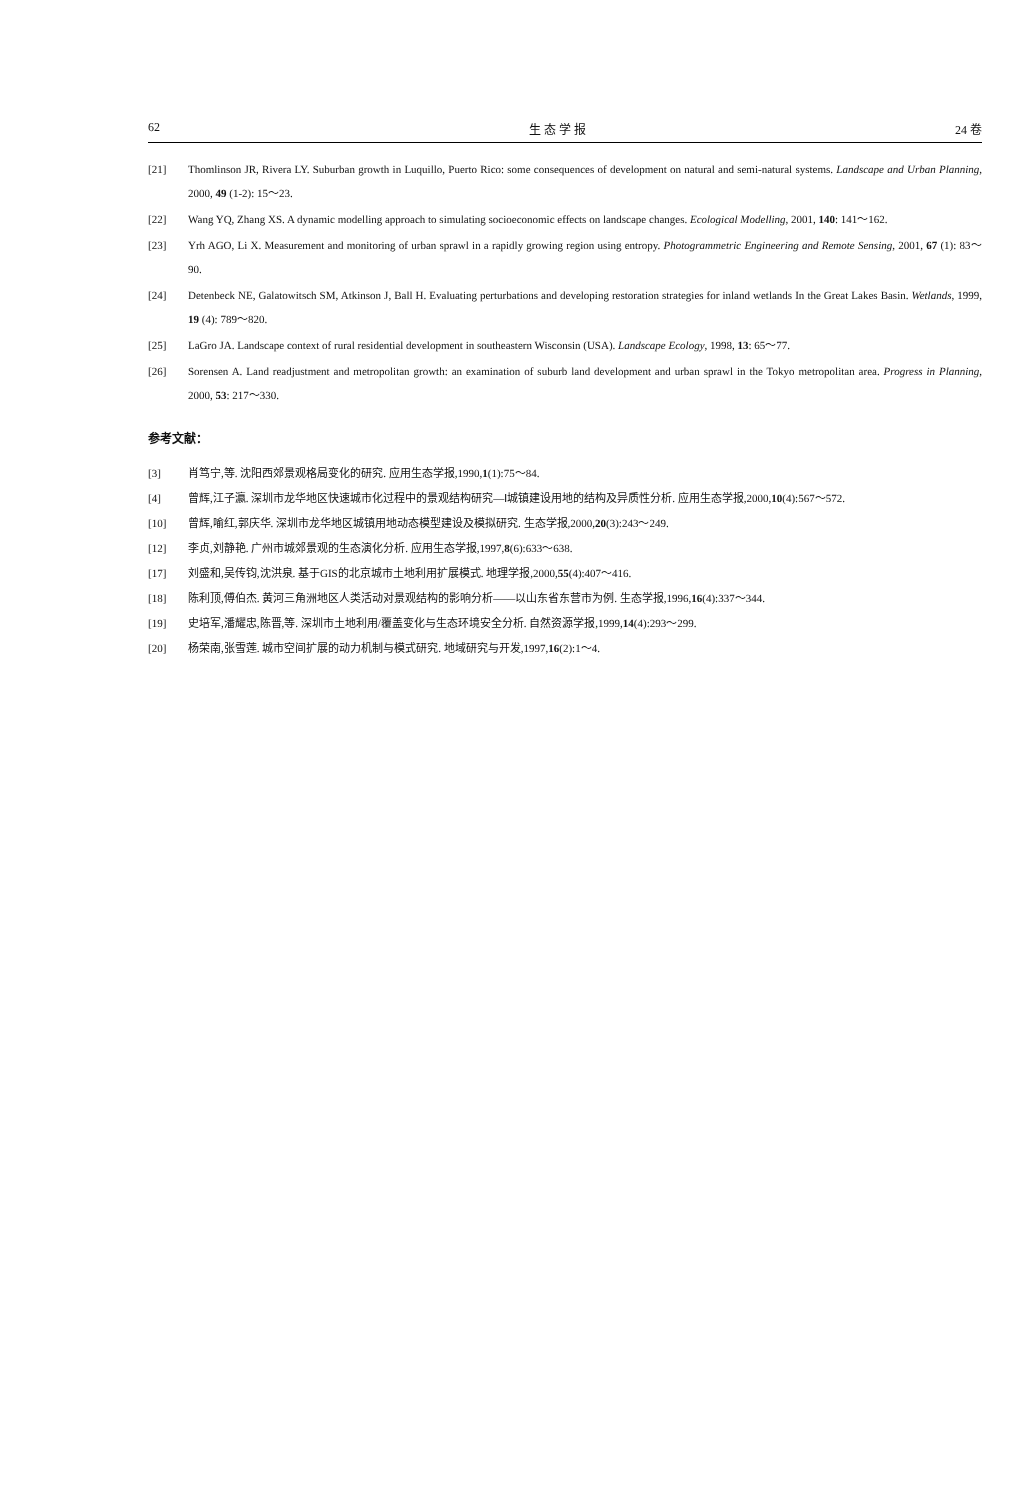62 生 态 学 报 24 卷
[21] Thomlinson JR, Rivera LY. Suburban growth in Luquillo, Puerto Rico: some consequences of development on natural and semi-natural systems. Landscape and Urban Planning, 2000, 49 (1-2): 15～23.
[22] Wang YQ, Zhang XS. A dynamic modelling approach to simulating socioeconomic effects on landscape changes. Ecological Modelling, 2001, 140: 141～162.
[23] Yrh AGO, Li X. Measurement and monitoring of urban sprawl in a rapidly growing region using entropy. Photogrammetric Engineering and Remote Sensing, 2001, 67 (1): 83～90.
[24] Detenbeck NE, Galatowitsch SM, Atkinson J, Ball H. Evaluating perturbations and developing restoration strategies for inland wetlands In the Great Lakes Basin. Wetlands, 1999, 19 (4): 789～820.
[25] LaGro JA. Landscape context of rural residential development in southeastern Wisconsin (USA). Landscape Ecology, 1998, 13: 65～77.
[26] Sorensen A. Land readjustment and metropolitan growth: an examination of suburb land development and urban sprawl in the Tokyo metropolitan area. Progress in Planning, 2000, 53: 217～330.
参考文献：
[3] 肖笃宁,等. 沈阳西郊景观格局变化的研究. 应用生态学报,1990,1(1):75～84.
[4] 曾辉,江子瀛. 深圳市龙华地区快速城市化过程中的景观结构研究—Ⅰ城镇建设用地的结构及异质性分析. 应用生态学报,2000,10(4):567～572.
[10] 曾辉,喻红,郭庆华. 深圳市龙华地区城镇用地动态模型建设及模拟研究. 生态学报,2000,20(3):243～249.
[12] 李贞,刘静艳. 广州市城郊景观的生态演化分析. 应用生态学报,1997,8(6):633～638.
[17] 刘盛和,吴传钧,沈洪泉. 基于GIS的北京城市土地利用扩展模式. 地理学报,2000,55(4):407～416.
[18] 陈利顶,傅伯杰. 黄河三角洲地区人类活动对景观结构的影响分析——以山东省东营市为例. 生态学报,1996,16(4):337～344.
[19] 史培军,潘耀忠,陈晋,等. 深圳市土地利用/覆盖变化与生态环境安全分析. 自然资源学报,1999,14(4):293～299.
[20] 杨荣南,张雪莲. 城市空间扩展的动力机制与模式研究. 地域研究与开发,1997,16(2):1～4.